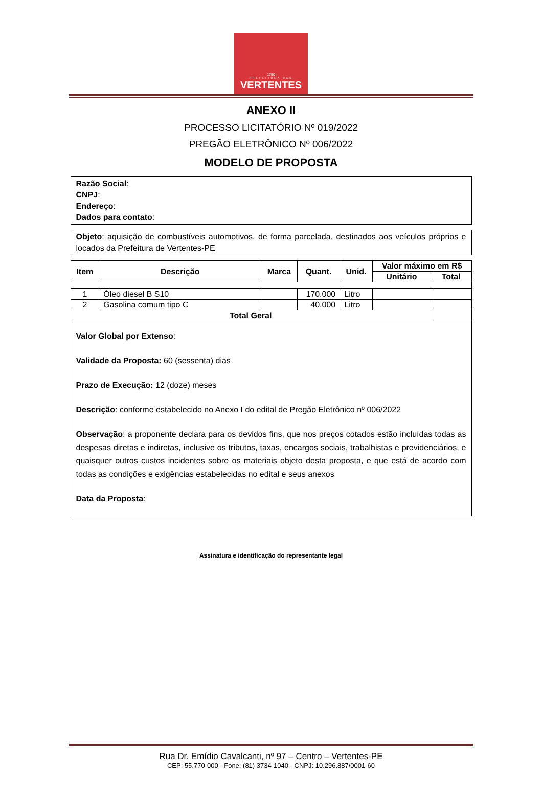1750
PREFEITURA DAS
VERTENTES
ANEXO II
PROCESSO LICITATÓRIO Nº 019/2022
PREGÃO ELETRÔNICO Nº 006/2022
MODELO DE PROPOSTA
Razão Social:
CNPJ:
Endereço:
Dados para contato:
Objeto: aquisição de combustíveis automotivos, de forma parcelada, destinados aos veículos próprios e locados da Prefeitura de Vertentes-PE
| Item | Descrição | Marca | Quant. | Unid. | Valor máximo em R$ | |
| --- | --- | --- | --- | --- | --- | --- |
| | | | | | Unitário | Total |
| 1 | Óleo diesel B S10 | | 170.000 | Litro | | |
| 2 | Gasolina comum tipo C | | 40.000 | Litro | | |
| Total Geral | | | | | | |
Valor Global por Extenso:
Validade da Proposta: 60 (sessenta) dias
Prazo de Execução: 12 (doze) meses
Descrição: conforme estabelecido no Anexo I do edital de Pregão Eletrônico nº 006/2022
Observação: a proponente declara para os devidos fins, que nos preços cotados estão incluídas todas as despesas diretas e indiretas, inclusive os tributos, taxas, encargos sociais, trabalhistas e previdenciários, e quaisquer outros custos incidentes sobre os materiais objeto desta proposta, e que está de acordo com todas as condições e exigências estabelecidas no edital e seus anexos
Data da Proposta:
Assinatura e identificação do representante legal
Rua Dr. Emídio Cavalcanti, nº 97 – Centro – Vertentes-PE
CEP: 55.770-000 - Fone: (81) 3734-1040 - CNPJ: 10.296.887/0001-60